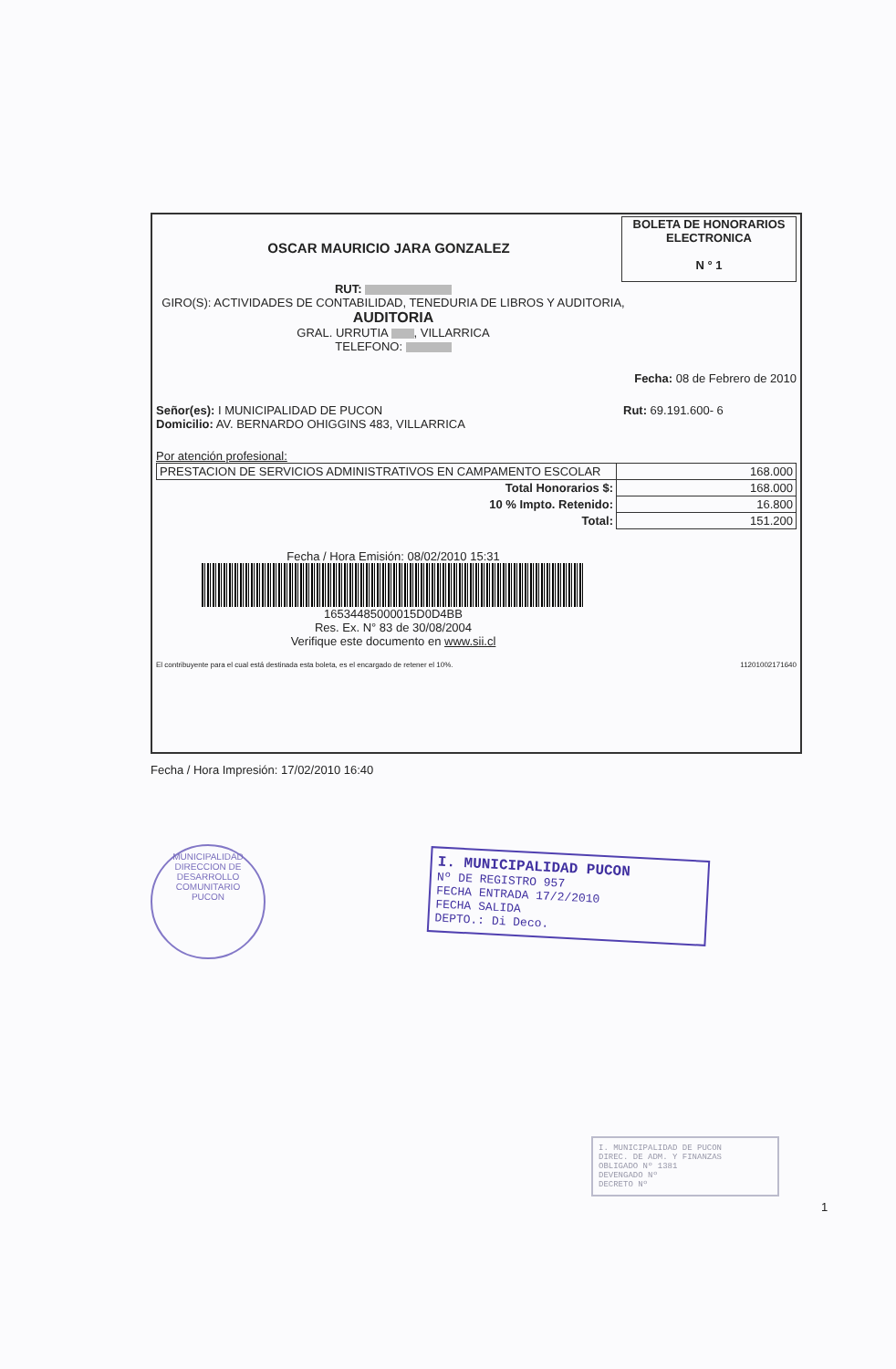OSCAR MAURICIO JARA GONZALEZ
BOLETA DE HONORARIOS
ELECTRONICA
N ° 1
RUT:
GIRO(S): ACTIVIDADES DE CONTABILIDAD, TENEDURIA DE LIBROS Y AUDITORIA,
AUDITORIA
GRAL. URRUTIA , VILLARRICA
TELEFONO:
Fecha: 08 de Febrero de 2010
Señor(es): I MUNICIPALIDAD DE PUCON
Domicilio: AV. BERNARDO OHIGGINS 483, VILLARRICA
Rut: 69.191.600- 6
Por atención profesional:
| PRESTACION DE SERVICIOS ADMINISTRATIVOS EN CAMPAMENTO ESCOLAR | 168.000 |
| Total Honorarios $: | 168.000 |
| 10 % Impto. Retenido: | 16.800 |
| Total: | 151.200 |
Fecha / Hora Emisión: 08/02/2010 15:31
16534485000015D0D4BB
Res. Ex. N° 83 de 30/08/2004
Verifique este documento en www.sii.cl
El contribuyente para el cual está destinada esta boleta, es el encargado de retener el 10%.
11201002171640
Fecha / Hora Impresión: 17/02/2010 16:40
MUNICIPALIDAD
DIRECCION DE DESARROLLO COMUNITARIO
PUCON
I. MUNICIPALIDAD PUCON
Nº DE REGISTRO 957
FECHA ENTRADA 17/2/2010
FECHA SALIDA
DEPTO.: Di Deco.
I. MUNICIPALIDAD DE PUCON
DIREC. DE ADM. Y FINANZAS
OBLIGADO Nº 1381
DEVENGADO Nº
DECRETO Nº
1